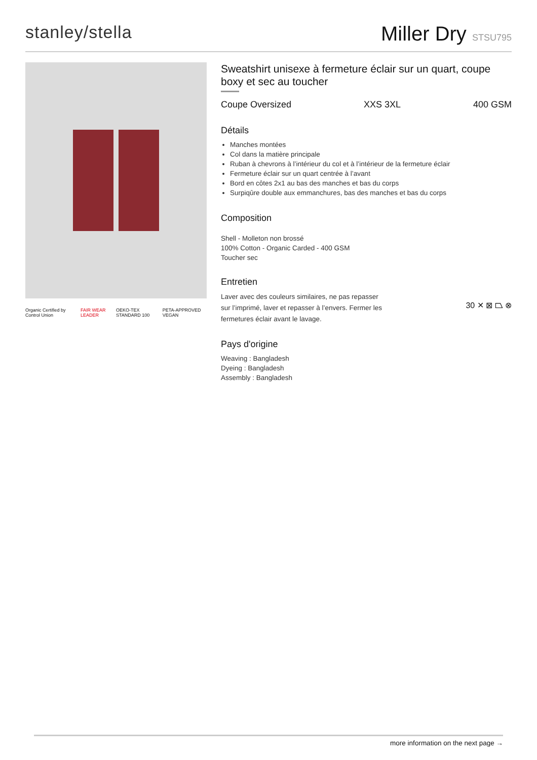stanley/stella
Miller Dry STSU795
Organic Certified by Control Union FAIR WEAR LEADER OEKO-TEX STANDARD 100 PETA-APPROVED VEGAN
Sweatshirt unisexe à fermeture éclair sur un quart, coupe boxy et sec au toucher
Coupe Oversized XXS 3XL 400 GSM
Détails
Manches montées
Col dans la matière principale
Ruban à chevrons à l’intérieur du col et à l’intérieur de la fermeture éclair
Fermeture éclair sur un quart centrée à l’avant
Bord en côtes 2x1 au bas des manches et bas du corps
Surpiqûre double aux emmanchures, bas des manches et bas du corps
Composition
Shell - Molleton non brossé
100% Cotton - Organic Carded - 400 GSM
Toucher sec
Entretien
Laver avec des couleurs similaires, ne pas repasser sur l’imprimé, laver et repasser à l’envers. Fermer les fermetures éclair avant le lavage.
30 ✕ ⊠ ⏢ ⊗
Pays d'origine
Weaving : Bangladesh
Dyeing : Bangladesh
Assembly : Bangladesh
more information on the next page →